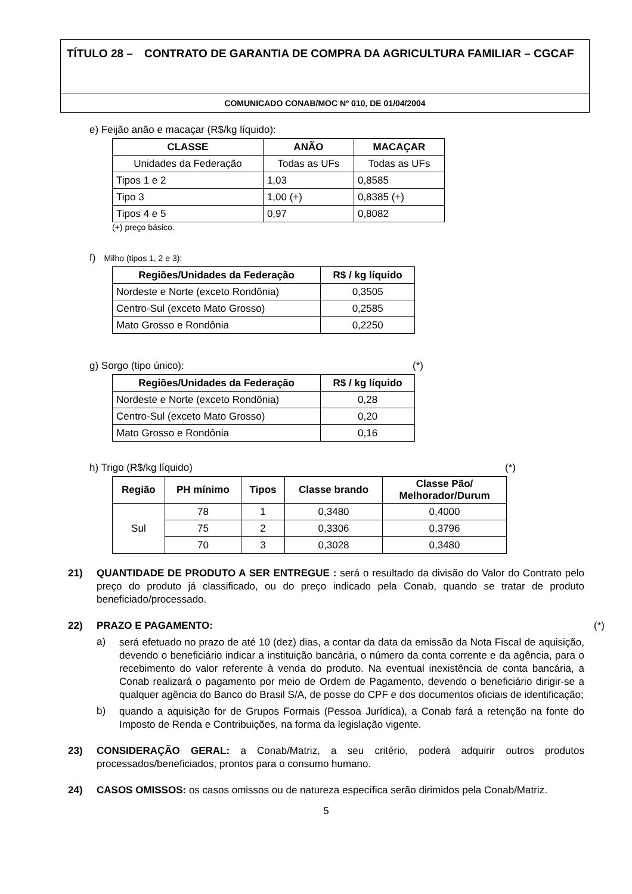TÍTULO 28 – CONTRATO DE GARANTIA DE COMPRA DA AGRICULTURA FAMILIAR – CGCAF
COMUNICADO CONAB/MOC Nº 010, DE 01/04/2004
e) Feijão anão e macaçar (R$/kg líquido):
| CLASSE | ANÃO | MACAÇAR |
| --- | --- | --- |
| Unidades da Federação | Todas as UFs | Todas as UFs |
| Tipos 1 e 2 | 1,03 | 0,8585 |
| Tipo 3 | 1,00 (+) | 0,8385 (+) |
| Tipos 4 e 5 | 0,97 | 0,8082 |
(+) preço básico.
f) Milho (tipos 1, 2 e 3):
| Regiões/Unidades da Federação | R$ / kg líquido |
| --- | --- |
| Nordeste e Norte (exceto Rondônia) | 0,3505 |
| Centro-Sul (exceto Mato Grosso) | 0,2585 |
| Mato Grosso e Rondônia | 0,2250 |
g) Sorgo (tipo único): (*)
| Regiões/Unidades da Federação | R$ / kg líquido |
| --- | --- |
| Nordeste e Norte (exceto Rondônia) | 0,28 |
| Centro-Sul (exceto Mato Grosso) | 0,20 |
| Mato Grosso e Rondônia | 0,16 |
h) Trigo (R$/kg líquido) (*)
| Região | PH mínimo | Tipos | Classe brando | Classe Pão/ Melhorador/Durum |
| --- | --- | --- | --- | --- |
| Sul | 78 | 1 | 0,3480 | 0,4000 |
| | 75 | 2 | 0,3306 | 0,3796 |
| | 70 | 3 | 0,3028 | 0,3480 |
21) QUANTIDADE DE PRODUTO A SER ENTREGUE : será o resultado da divisão do Valor do Contrato pelo preço do produto já classificado, ou do preço indicado pela Conab, quando se tratar de produto beneficiado/processado.
22) PRAZO E PAGAMENTO: (*)
a)
será efetuado no prazo de até 10 (dez) dias, a contar da data da emissão da Nota Fiscal de aquisição, devendo o beneficiário indicar a instituição bancária, o número da conta corrente e da agência, para o recebimento do valor referente à venda do produto. Na eventual inexistência de conta bancária, a Conab realizará o pagamento por meio de Ordem de Pagamento, devendo o beneficiário dirigir-se a qualquer agência do Banco do Brasil S/A, de posse do CPF e dos documentos oficiais de identificação;
b)
quando a aquisição for de Grupos Formais (Pessoa Jurídica), a Conab fará a retenção na fonte do Imposto de Renda e Contribuições, na forma da legislação vigente.
23) CONSIDERAÇÃO GERAL: a Conab/Matriz, a seu critério, poderá adquirir outros produtos processados/beneficiados, prontos para o consumo humano.
24) CASOS OMISSOS: os casos omissos ou de natureza específica serão dirimidos pela Conab/Matriz.
5